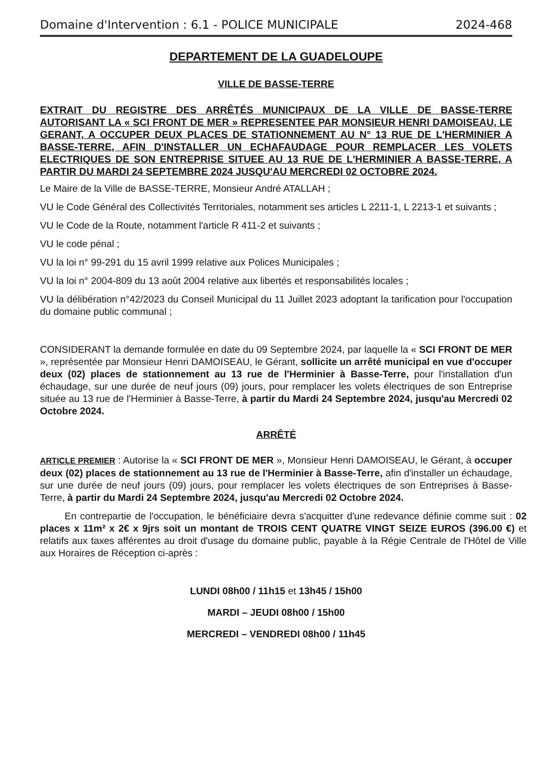Domaine d'Intervention : 6.1 - POLICE MUNICIPALE 2024-468
DEPARTEMENT DE LA GUADELOUPE
VILLE DE BASSE-TERRE
EXTRAIT DU REGISTRE DES ARRÊTÉS MUNICIPAUX DE LA VILLE DE BASSE-TERRE AUTORISANT LA « SCI FRONT DE MER » REPRESENTEE PAR MONSIEUR HENRI DAMOISEAU, LE GERANT, A OCCUPER DEUX PLACES DE STATIONNEMENT AU N° 13 RUE DE L'HERMINIER A BASSE-TERRE, AFIN D'INSTALLER UN ECHAFAUDAGE POUR REMPLACER LES VOLETS ELECTRIQUES DE SON ENTREPRISE SITUEE AU 13 RUE DE L'HERMINIER A BASSE-TERRE, A PARTIR DU MARDI 24 SEPTEMBRE 2024 JUSQU'AU MERCREDI 02 OCTOBRE 2024.
Le Maire de la Ville de BASSE-TERRE, Monsieur André ATALLAH ;
VU le Code Général des Collectivités Territoriales, notamment ses articles L 2211-1, L 2213-1 et suivants ;
VU le Code de la Route, notamment l'article R 411-2 et suivants ;
VU le code pénal ;
VU la loi n° 99-291 du 15 avril 1999 relative aux Polices Municipales ;
VU la loi n° 2004-809 du 13 août 2004 relative aux libertés et responsabilités locales ;
VU la délibération n°42/2023 du Conseil Municipal du 11 Juillet 2023 adoptant la tarification pour l'occupation du domaine public communal ;
CONSIDERANT la demande formulée en date du 09 Septembre 2024, par laquelle la « SCI FRONT DE MER », représentée par Monsieur Henri DAMOISEAU, le Gérant, sollicite un arrêté municipal en vue d'occuper deux (02) places de stationnement au 13 rue de l'Herminier à Basse-Terre, pour l'installation d'un échaudage, sur une durée de neuf jours (09) jours, pour remplacer les volets électriques de son Entreprise située au 13 rue de l'Herminier à Basse-Terre, à partir du Mardi 24 Septembre 2024, jusqu'au Mercredi 02 Octobre 2024.
ARRÊTÉ
ARTICLE PREMIER : Autorise la « SCI FRONT DE MER », Monsieur Henri DAMOISEAU, le Gérant, à occuper deux (02) places de stationnement au 13 rue de l'Herminier à Basse-Terre, afin d'installer un échaudage, sur une durée de neuf jours (09) jours, pour remplacer les volets électriques de son Entreprises à Basse-Terre, à partir du Mardi 24 Septembre 2024, jusqu'au Mercredi 02 Octobre 2024.
En contrepartie de l'occupation, le bénéficiaire devra s'acquitter d'une redevance définie comme suit : 02 places x 11m² x 2€ x 9jrs soit un montant de TROIS CENT QUATRE VINGT SEIZE EUROS (396.00 €) et relatifs aux taxes afférentes au droit d'usage du domaine public, payable à la Régie Centrale de l'Hôtel de Ville aux Horaires de Réception ci-après :
LUNDI 08h00 / 11h15 et 13h45 / 15h00
MARDI – JEUDI 08h00 / 15h00
MERCREDI – VENDREDI 08h00 / 11h45